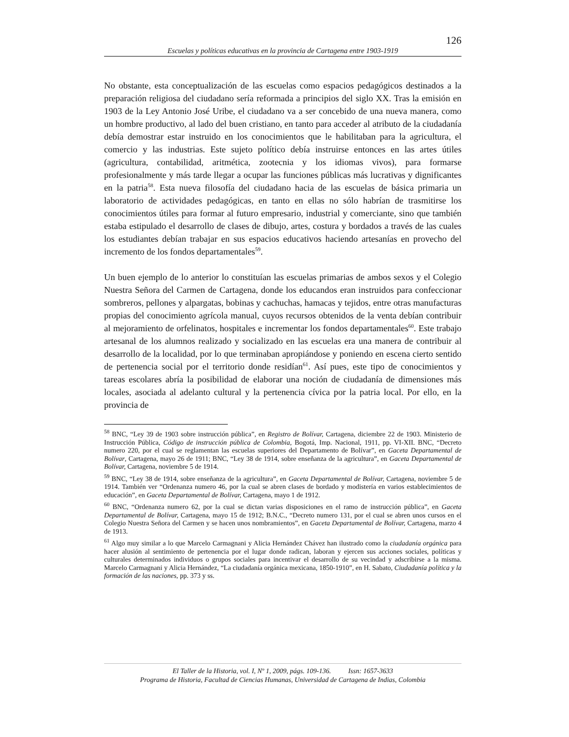126
Escuelas y políticas educativas en la provincia de Cartagena entre 1903-1919
No obstante, esta conceptualización de las escuelas como espacios pedagógicos destinados a la preparación religiosa del ciudadano sería reformada a principios del siglo XX. Tras la emisión en 1903 de la Ley Antonio José Uribe, el ciudadano va a ser concebido de una nueva manera, como un hombre productivo, al lado del buen cristiano, en tanto para acceder al atributo de la ciudadanía debía demostrar estar instruido en los conocimientos que le habilitaban para la agricultura, el comercio y las industrias. Este sujeto político debía instruirse entonces en las artes útiles (agricultura, contabilidad, aritmética, zootecnia y los idiomas vivos), para formarse profesionalmente y más tarde llegar a ocupar las funciones públicas más lucrativas y dignificantes en la patria<sup>58</sup>. Esta nueva filosofía del ciudadano hacia de las escuelas de básica primaria un laboratorio de actividades pedagógicas, en tanto en ellas no sólo habrían de trasmitirse los conocimientos útiles para formar al futuro empresario, industrial y comerciante, sino que también estaba estipulado el desarrollo de clases de dibujo, artes, costura y bordados a través de las cuales los estudiantes debían trabajar en sus espacios educativos haciendo artesanías en provecho del incremento de los fondos departamentales<sup>59</sup>.
Un buen ejemplo de lo anterior lo constituían las escuelas primarias de ambos sexos y el Colegio Nuestra Señora del Carmen de Cartagena, donde los educandos eran instruidos para confeccionar sombreros, pellones y alpargatas, bobinas y cachuchas, hamacas y tejidos, entre otras manufacturas propias del conocimiento agrícola manual, cuyos recursos obtenidos de la venta debían contribuir al mejoramiento de orfelinatos, hospitales e incrementar los fondos departamentales<sup>60</sup>. Este trabajo artesanal de los alumnos realizado y socializado en las escuelas era una manera de contribuir al desarrollo de la localidad, por lo que terminaban apropiándose y poniendo en escena cierto sentido de pertenencia social por el territorio donde residían<sup>61</sup>. Así pues, este tipo de conocimientos y tareas escolares abría la posibilidad de elaborar una noción de ciudadanía de dimensiones más locales, asociada al adelanto cultural y la pertenencia cívica por la patria local. Por ello, en la provincia de
<sup>58</sup> BNC, “Ley 39 de 1903 sobre instrucción pública”, en Registro de Bolívar, Cartagena, diciembre 22 de 1903. Ministerio de Instrucción Pública, Código de instrucción pública de Colombia, Bogotá, Imp. Nacional, 1911, pp. VI-XII. BNC, “Decreto numero 220, por el cual se reglamentan las escuelas superiores del Departamento de Bolívar”, en Gaceta Departamental de Bolívar, Cartagena, mayo 26 de 1911; BNC, “Ley 38 de 1914, sobre enseñanza de la agricultura”, en Gaceta Departamental de Bolívar, Cartagena, noviembre 5 de 1914.
<sup>59</sup> BNC, “Ley 38 de 1914, sobre enseñanza de la agricultura”, en Gaceta Departamental de Bolívar, Cartagena, noviembre 5 de 1914. También ver “Ordenanza numero 46, por la cual se abren clases de bordado y modistería en varios establecimientos de educación”, en Gaceta Departamental de Bolívar, Cartagena, mayo 1 de 1912.
<sup>60</sup> BNC, “Ordenanza numero 62, por la cual se dictan varias disposiciones en el ramo de instrucción pública”, en Gaceta Departamental de Bolívar, Cartagena, mayo 15 de 1912; B.N.C., “Decreto numero 131, por el cual se abren unos cursos en el Colegio Nuestra Señora del Carmen y se hacen unos nombramientos”, en Gaceta Departamental de Bolívar, Cartagena, marzo 4 de 1913.
<sup>61</sup> Algo muy similar a lo que Marcelo Carmagnani y Alicia Hernández Chávez han ilustrado como la ciudadanía orgánica para hacer alusión al sentimiento de pertenencia por el lugar donde radican, laboran y ejercen sus acciones sociales, políticas y culturales determinados individuos o grupos sociales para incentivar el desarrollo de su vecindad y adscribirse a la misma. Marcelo Carmagnani y Alicia Hernández, “La ciudadanía orgánica mexicana, 1850-1910”, en H. Sabato, Ciudadanía política y la formación de las naciones, pp. 373 y ss.
El Taller de la Historia, vol. I, Nº 1, 2009, págs. 109-136. Issn: 1657-3633
Programa de Historia, Facultad de Ciencias Humanas, Universidad de Cartagena de Indias, Colombia